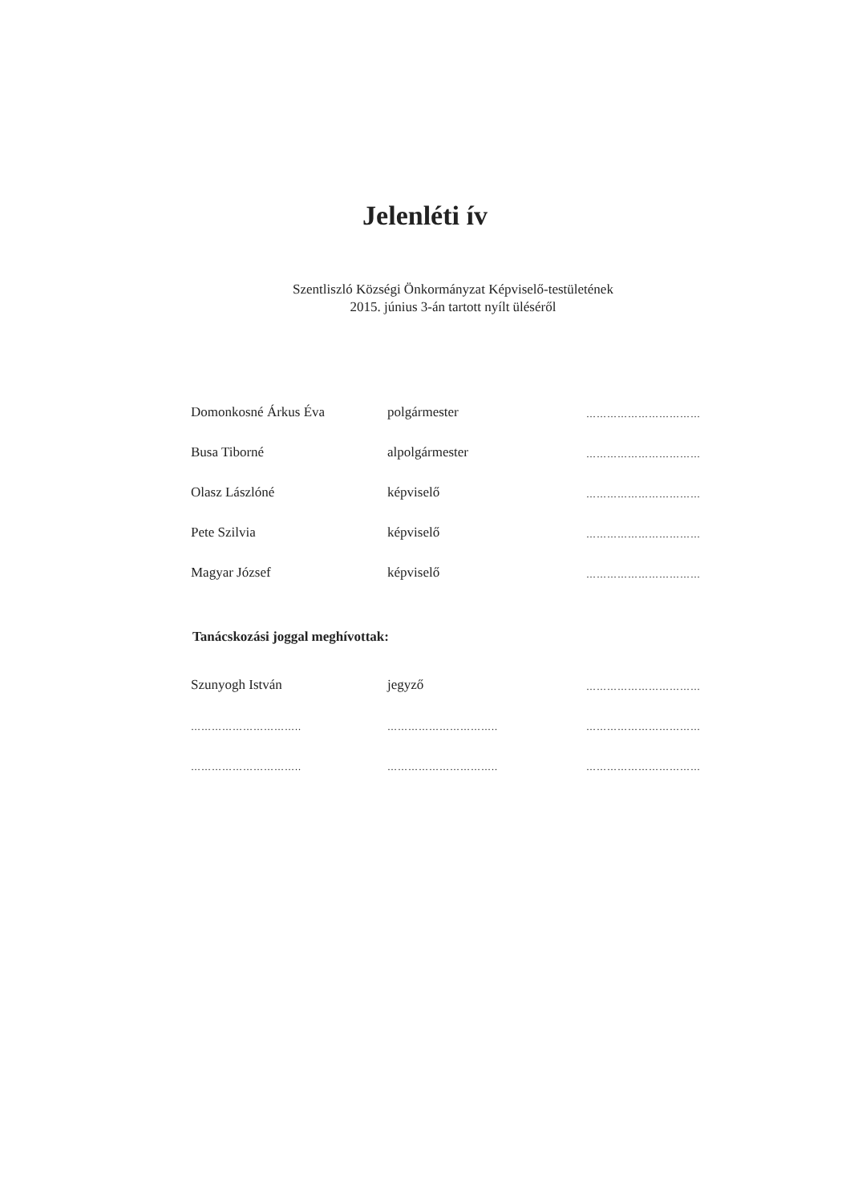Jelenléti ív
Szentliszló Községi Önkormányzat Képviselő-testületének
2015. június 3-án tartott nyílt üléséről
| Domonkosné Árkus Éva | polgármester | …………………………… |
| Busa Tiborné | alpolgármester | …………………………… |
| Olasz Lászlóné | képviselő | …………………………… |
| Pete Szilvia | képviselő | …………………………… |
| Magyar József | képviselő | …………………………… |
Tanácskozási joggal meghívottak:
| Szunyogh István | jegyző | …………………………… |
| ………………………….. | ………………………….. | …………………………… |
| ………………………….. | ………………………….. | …………………………… |